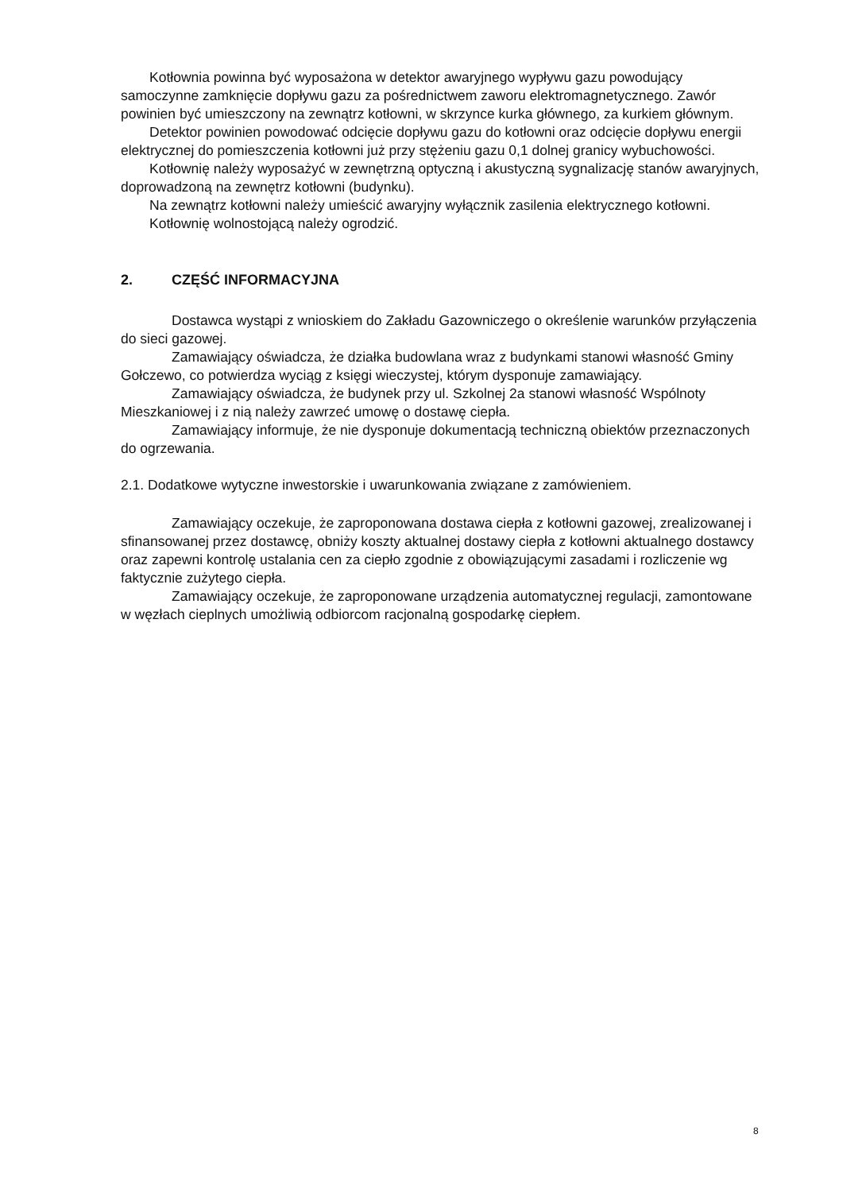Kotłownia powinna być wyposażona w detektor awaryjnego wypływu gazu powodujący samoczynne zamknięcie dopływu gazu za pośrednictwem zaworu elektromagnetycznego. Zawór powinien być umieszczony na zewnątrz kotłowni, w skrzynce kurka głównego, za kurkiem głównym.
Detektor powinien powodować odcięcie dopływu gazu do kotłowni oraz odcięcie dopływu energii elektrycznej do pomieszczenia kotłowni już przy stężeniu gazu 0,1 dolnej granicy wybuchowości.
Kotłownię należy wyposażyć w zewnętrzną optyczną i akustyczną sygnalizację stanów awaryjnych, doprowadzoną na zewnętrz kotłowni (budynku).
Na zewnątrz kotłowni należy umieścić awaryjny wyłącznik zasilenia elektrycznego kotłowni.
Kotłownię wolnostojącą należy ogrodzić.
2. CZĘŚĆ INFORMACYJNA
Dostawca wystąpi z wnioskiem do Zakładu Gazowniczego o określenie warunków przyłączenia do sieci gazowej.
Zamawiający oświadcza, że działka budowlana wraz z budynkami stanowi własność Gminy Gołczewo, co potwierdza wyciąg z księgi wieczystej, którym dysponuje zamawiający.
Zamawiający oświadcza, że budynek przy ul. Szkolnej 2a stanowi własność Wspólnoty Mieszkaniowej i z nią należy zawrzeć umowę o dostawę ciepła.
Zamawiający informuje, że nie dysponuje dokumentacją techniczną obiektów przeznaczonych do ogrzewania.
2.1. Dodatkowe wytyczne inwestorskie i uwarunkowania związane z zamówieniem.
Zamawiający oczekuje, że zaproponowana dostawa ciepła z kotłowni gazowej, zrealizowanej i sfinansowanej przez dostawcę, obniży koszty aktualnej dostawy ciepła z kotłowni aktualnego dostawcy oraz zapewni kontrolę ustalania cen za ciepło zgodnie z obowiązującymi zasadami i rozliczenie wg faktycznie zużytego ciepła.
Zamawiający oczekuje, że zaproponowane urządzenia automatycznej regulacji, zamontowane w węzłach cieplnych umożliwią odbiorcom racjonalną gospodarkę ciepłem.
8